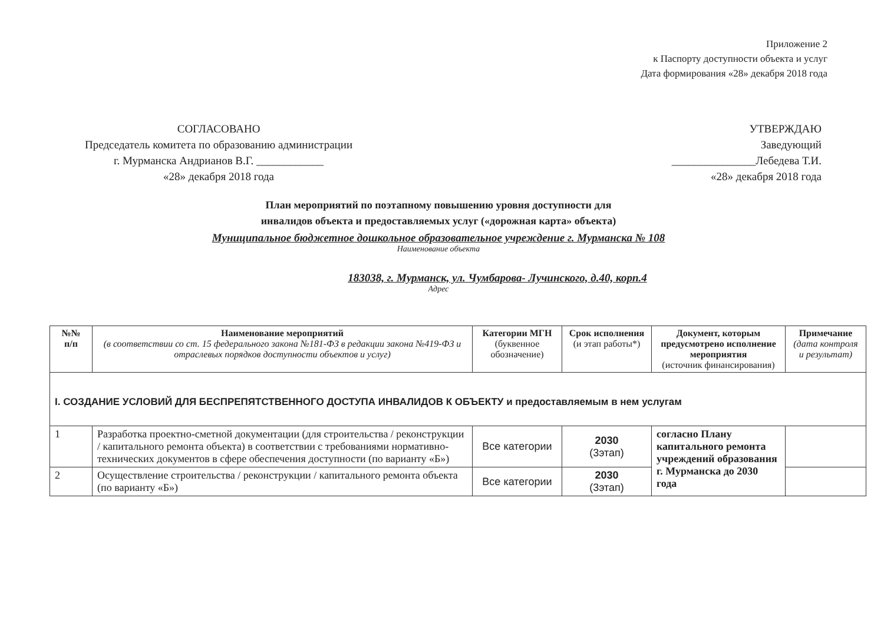Приложение 2
к Паспорту доступности объекта и услуг
Дата формирования «28» декабря 2018 года
СОГЛАСОВАНО
Председатель комитета по образованию администрации
г. Мурманска Андрианов В.Г. ____________
«28» декабря 2018 года
УТВЕРЖДАЮ
Заведующий
_______________Лебедева Т.И.
«28» декабря 2018 года
План мероприятий по поэтапному повышению уровня доступности для
инвалидов объекта и предоставляемых услуг («дорожная карта» объекта)
Муниципальное бюджетное дошкольное образовательное учреждение г. Мурманска № 108
Наименование объекта
183038, г. Мурманск, ул. Чумбарова- Лучинского, д.40, корп.4
Адрес
| №№ п/п | Наименование мероприятий (в соответствии со ст. 15 федерального закона №181-ФЗ в редакции закона №419-ФЗ и отраслевых порядков доступности объектов и услуг) | Категории МГН (буквенное обозначение) | Срок исполнения (и этап работы*) | Документ, которым предусмотрено исполнение мероприятия (источник финансирования) | Примечание (дата контроля и результат) |
| --- | --- | --- | --- | --- | --- |
| I. СОЗДАНИЕ УСЛОВИЙ ДЛЯ БЕСПРЕПЯТСТВЕННОГО ДОСТУПА ИНВАЛИДОВ К ОБЪЕКТУ и предоставляемым в нем услугам | | | | | |
| 1 | Разработка проектно-сметной документации (для строительства / реконструкции / капитального ремонта объекта) в соответствии с требованиями нормативно-технических документов в сфере обеспечения доступности (по варианту «Б») | Все категории | 2030 (3этап) | согласно Плану капитального ремонта учреждений образования г. Мурманска до 2030 года | |
| 2 | Осуществление строительства / реконструкции / капитального ремонта объекта (по варианту «Б») | Все категории | 2030 (3этап) | | |